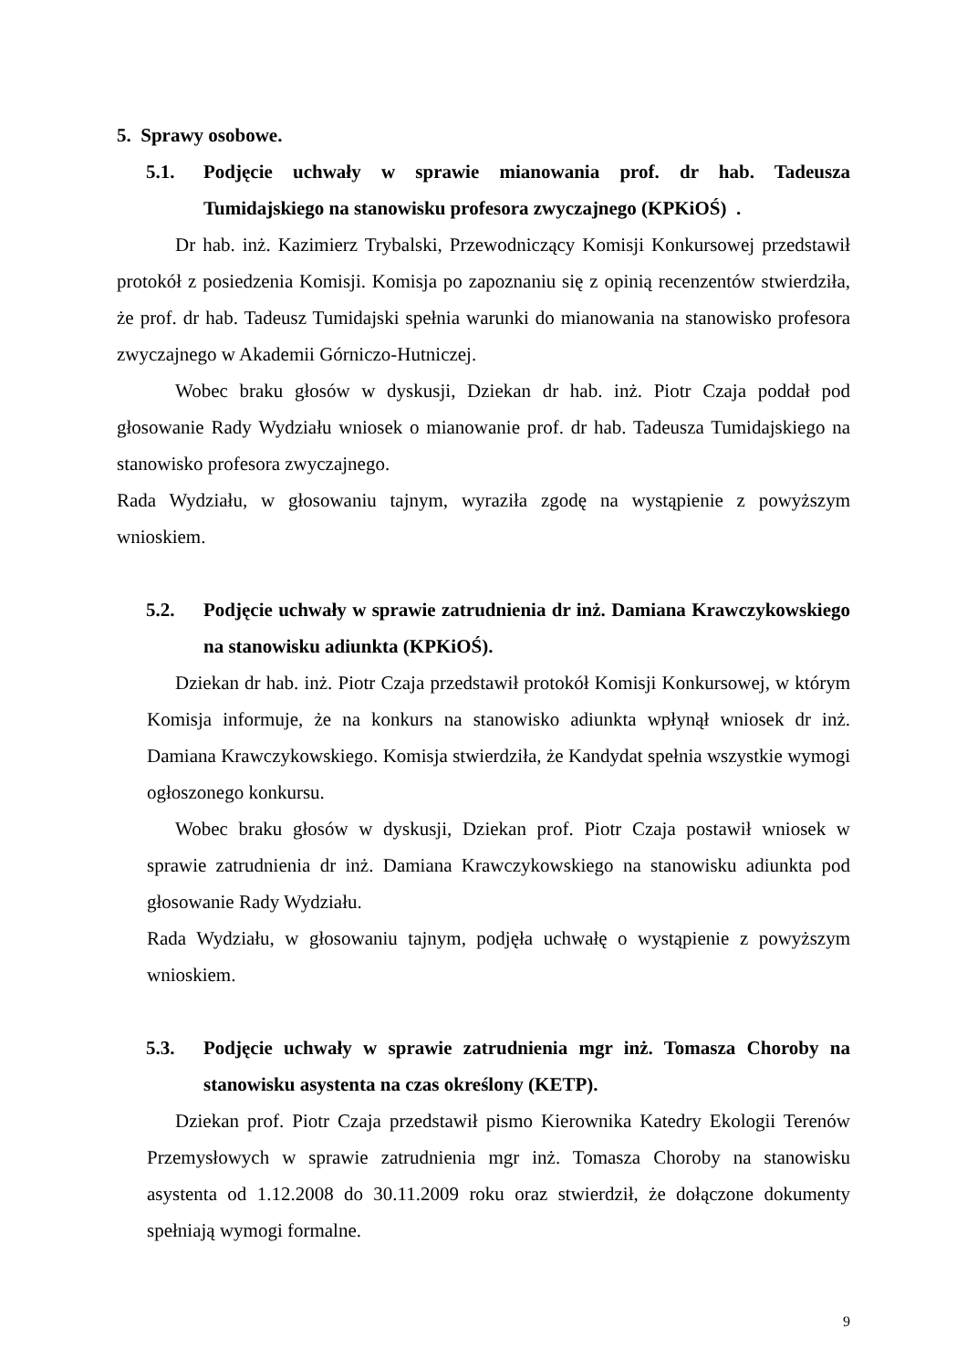5. Sprawy osobowe.
5.1. Podjęcie uchwały w sprawie mianowania prof. dr hab. Tadeusza Tumidajskiego na stanowisku profesora zwyczajnego (KPKiOŚ) .
Dr hab. inż. Kazimierz Trybalski, Przewodniczący Komisji Konkursowej przedstawił protokół z posiedzenia Komisji. Komisja po zapoznaniu się z opinią recenzentów stwierdziła, że prof. dr hab. Tadeusz Tumidajski spełnia warunki do mianowania na stanowisko profesora zwyczajnego w Akademii Górniczo-Hutniczej.
Wobec braku głosów w dyskusji, Dziekan dr hab. inż. Piotr Czaja poddał pod głosowanie Rady Wydziału wniosek o mianowanie prof. dr hab. Tadeusza Tumidajskiego na stanowisko profesora zwyczajnego.
Rada Wydziału, w głosowaniu tajnym, wyraziła zgodę na wystąpienie z powyższym wnioskiem.
5.2. Podjęcie uchwały w sprawie zatrudnienia dr inż. Damiana Krawczykowskiego na stanowisku adiunkta (KPKiOŚ).
Dziekan dr hab. inż. Piotr Czaja przedstawił protokół Komisji Konkursowej, w którym Komisja informuje, że na konkurs na stanowisko adiunkta wpłynął wniosek dr inż. Damiana Krawczykowskiego. Komisja stwierdziła, że Kandydat spełnia wszystkie wymogi ogłoszonego konkursu.
Wobec braku głosów w dyskusji, Dziekan prof. Piotr Czaja postawił wniosek w sprawie zatrudnienia dr inż. Damiana Krawczykowskiego na stanowisku adiunkta pod głosowanie Rady Wydziału.
Rada Wydziału, w głosowaniu tajnym, podjęła uchwałę o wystąpienie z powyższym wnioskiem.
5.3. Podjęcie uchwały w sprawie zatrudnienia mgr inż. Tomasza Choroby na stanowisku asystenta na czas określony (KETP).
Dziekan prof. Piotr Czaja przedstawił pismo Kierownika Katedry Ekologii Terenów Przemysłowych w sprawie zatrudnienia mgr inż. Tomasza Choroby na stanowisku asystenta od 1.12.2008 do 30.11.2009 roku oraz stwierdził, że dołączone dokumenty spełniają wymogi formalne.
9